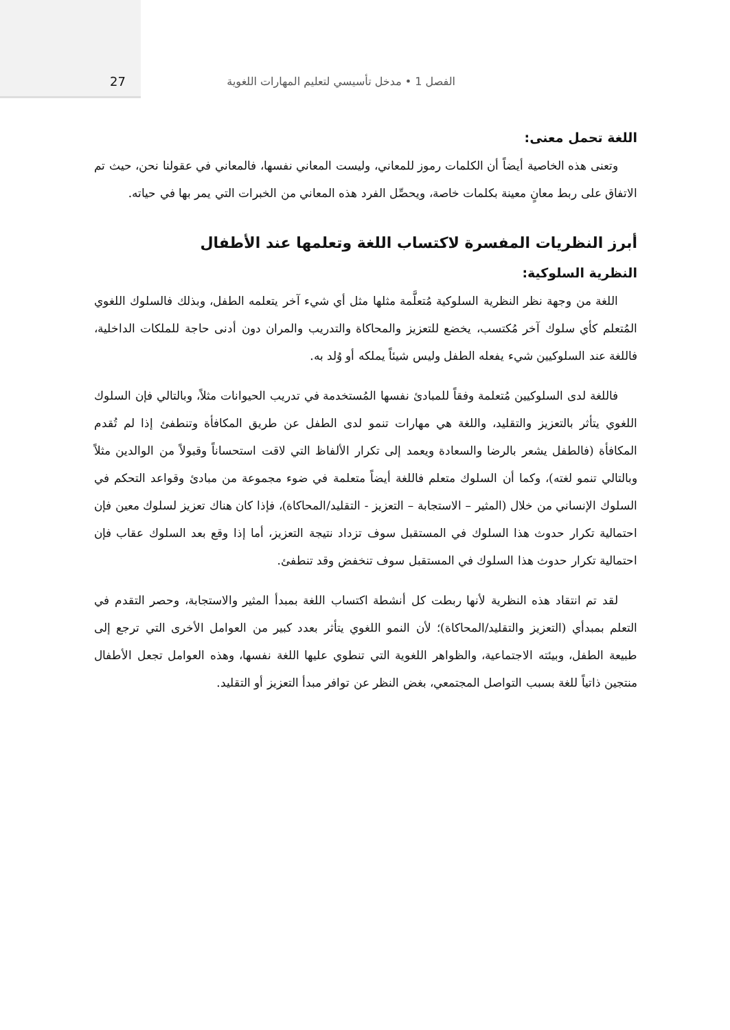27 الفصل 1 • مدخل تأسيسي لتعليم المهارات اللغوية
اللغة تحمل معنى:
وتعنى هذه الخاصية أيضاً أن الكلمات رموز للمعاني، وليست المعاني نفسها، فالمعاني في عقولنا نحن، حيث تم الاتفاق على ربط معانٍ معينة بكلمات خاصة، ويحصِّل الفرد هذه المعاني من الخبرات التي يمر بها في حياته.
أبرز النظريات المفسرة لاكتساب اللغة وتعلمها عند الأطفال
النظرية السلوكية:
اللغة من وجهة نظر النظرية السلوكية مُتعلَّمة مثلها مثل أي شيء آخر يتعلمه الطفل، وبذلك فالسلوك اللغوي المُتعلم كأي سلوك آخر مُكتسب، يخضع للتعزيز والمحاكاة والتدريب والمران دون أدنى حاجة للملكات الداخلية، فاللغة عند السلوكيين شيء يفعله الطفل وليس شيئاً يملكه أو وُلد به.
فاللغة لدى السلوكيين مُتعلمة وفقاً للمبادئ نفسها المُستخدمة في تدريب الحيوانات مثلاً، وبالتالي فإن السلوك اللغوي يتأثر بالتعزيز والتقليد، واللغة هي مهارات تنمو لدى الطفل عن طريق المكافأة وتنطفئ إذا لم تُقدم المكافأة (فالطفل يشعر بالرضا والسعادة ويعمد إلى تكرار الألفاظ التي لاقت استحساناً وقبولاً من الوالدين مثلاً وبالتالي تنمو لغته)، وكما أن السلوك متعلم فاللغة أيضاً متعلمة في ضوء مجموعة من مبادئ وقواعد التحكم في السلوك الإنساني من خلال (المثير – الاستجابة – التعزيز - التقليد/المحاكاة)، فإذا كان هناك تعزيز لسلوك معين فإن احتمالية تكرار حدوث هذا السلوك في المستقبل سوف تزداد نتيجة التعزيز، أما إذا وقع بعد السلوك عقاب فإن احتمالية تكرار حدوث هذا السلوك في المستقبل سوف تنخفض وقد تنطفئ.
لقد تم انتقاد هذه النظرية لأنها ربطت كل أنشطة اكتساب اللغة بمبدأ المثير والاستجابة، وحصر التقدم في التعلم بمبدأي (التعزيز والتقليد/المحاكاة)؛ لأن النمو اللغوي يتأثر بعدد كبير من العوامل الأخرى التي ترجع إلى طبيعة الطفل، وبيئته الاجتماعية، والظواهر اللغوية التي تنطوي عليها اللغة نفسها، وهذه العوامل تجعل الأطفال منتجين ذاتياً للغة بسبب التواصل المجتمعي، بغض النظر عن توافر مبدأ التعزيز أو التقليد.